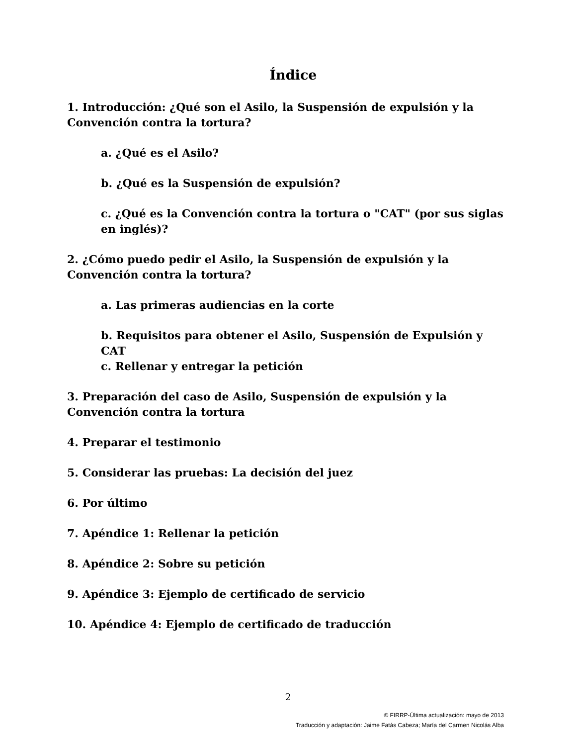Índice
1. Introducción: ¿Qué son el Asilo, la Suspensión de expulsión y la Convención contra la tortura?
a. ¿Qué es el Asilo?
b. ¿Qué es la Suspensión de expulsión?
c. ¿Qué es la Convención contra la tortura o "CAT" (por sus siglas en inglés)?
2. ¿Cómo puedo pedir el Asilo, la Suspensión de expulsión y la Convención contra la tortura?
a. Las primeras audiencias en la corte
b. Requisitos para obtener el Asilo, Suspensión de Expulsión y CAT
c. Rellenar y entregar la petición
3. Preparación del caso de Asilo, Suspensión de expulsión y la Convención contra la tortura
4. Preparar el testimonio
5. Considerar las pruebas: La decisión del juez
6. Por último
7. Apéndice 1: Rellenar la petición
8. Apéndice 2: Sobre su petición
9. Apéndice 3: Ejemplo de certificado de servicio
10. Apéndice 4: Ejemplo de certificado de traducción
2
© FIRRP-Última actualización: mayo de 2013
Traducción y adaptación: Jaime Fatás Cabeza; María del Carmen Nicolás Alba